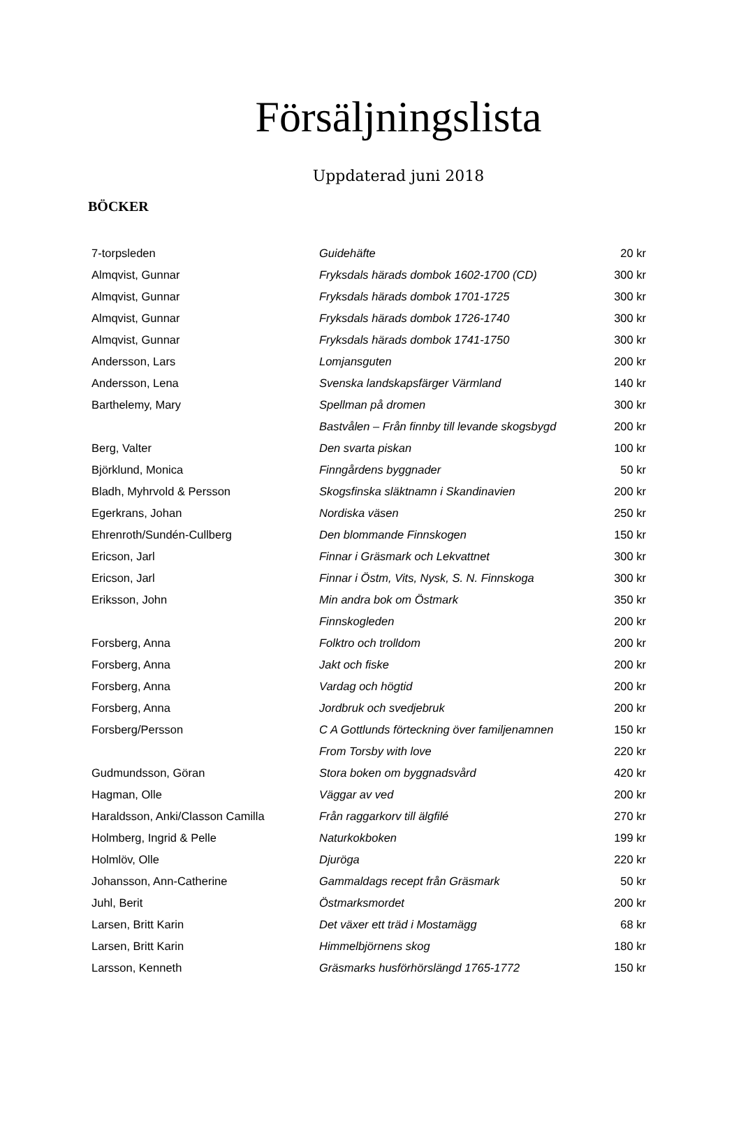Försäljningslista
Uppdaterad juni 2018
BÖCKER
| 7-torpsleden | Guidehäfte | 20 kr |
| Almqvist, Gunnar | Fryksdals härads dombok 1602-1700 (CD) | 300 kr |
| Almqvist, Gunnar | Fryksdals härads dombok 1701-1725 | 300 kr |
| Almqvist, Gunnar | Fryksdals härads dombok 1726-1740 | 300 kr |
| Almqvist, Gunnar | Fryksdals härads dombok 1741-1750 | 300 kr |
| Andersson, Lars | Lomjansguten | 200 kr |
| Andersson, Lena | Svenska landskapsfärger Värmland | 140 kr |
| Barthelemy, Mary | Spellman på dromen | 300 kr |
| | Bastvålen – Från finnby till levande skogsbygd | 200 kr |
| Berg, Valter | Den svarta piskan | 100 kr |
| Björklund, Monica | Finngårdens byggnader | 50 kr |
| Bladh, Myhrvold & Persson | Skogsfinska släktnamn i Skandinavien | 200 kr |
| Egerkrans, Johan | Nordiska väsen | 250 kr |
| Ehrenroth/Sundén-Cullberg | Den blommande Finnskogen | 150 kr |
| Ericson, Jarl | Finnar i Gräsmark och Lekvattnet | 300 kr |
| Ericson, Jarl | Finnar i Östm, Vits, Nysk, S. N. Finnskoga | 300 kr |
| Eriksson, John | Min andra bok om Östmark | 350 kr |
| | Finnskogleden | 200 kr |
| Forsberg, Anna | Folktro och trolldom | 200 kr |
| Forsberg, Anna | Jakt och fiske | 200 kr |
| Forsberg, Anna | Vardag och högtid | 200 kr |
| Forsberg, Anna | Jordbruk och svedjebruk | 200 kr |
| Forsberg/Persson | C A Gottlunds förteckning över familjenamnen | 150 kr |
| | From Torsby with love | 220 kr |
| Gudmundsson, Göran | Stora boken om byggnadsvård | 420 kr |
| Hagman, Olle | Väggar av ved | 200 kr |
| Haraldsson, Anki/Classon Camilla | Från raggarkorv till älgfilé | 270 kr |
| Holmberg, Ingrid & Pelle | Naturkokboken | 199 kr |
| Holmlöv, Olle | Djuröga | 220 kr |
| Johansson, Ann-Catherine | Gammaldags recept från Gräsmark | 50 kr |
| Juhl, Berit | Östmarksmordet | 200 kr |
| Larsen, Britt Karin | Det växer ett träd i Mostamägg | 68 kr |
| Larsen, Britt Karin | Himmelbjörnens skog | 180 kr |
| Larsson, Kenneth | Gräsmarks husförhörslängd 1765-1772 | 150 kr |